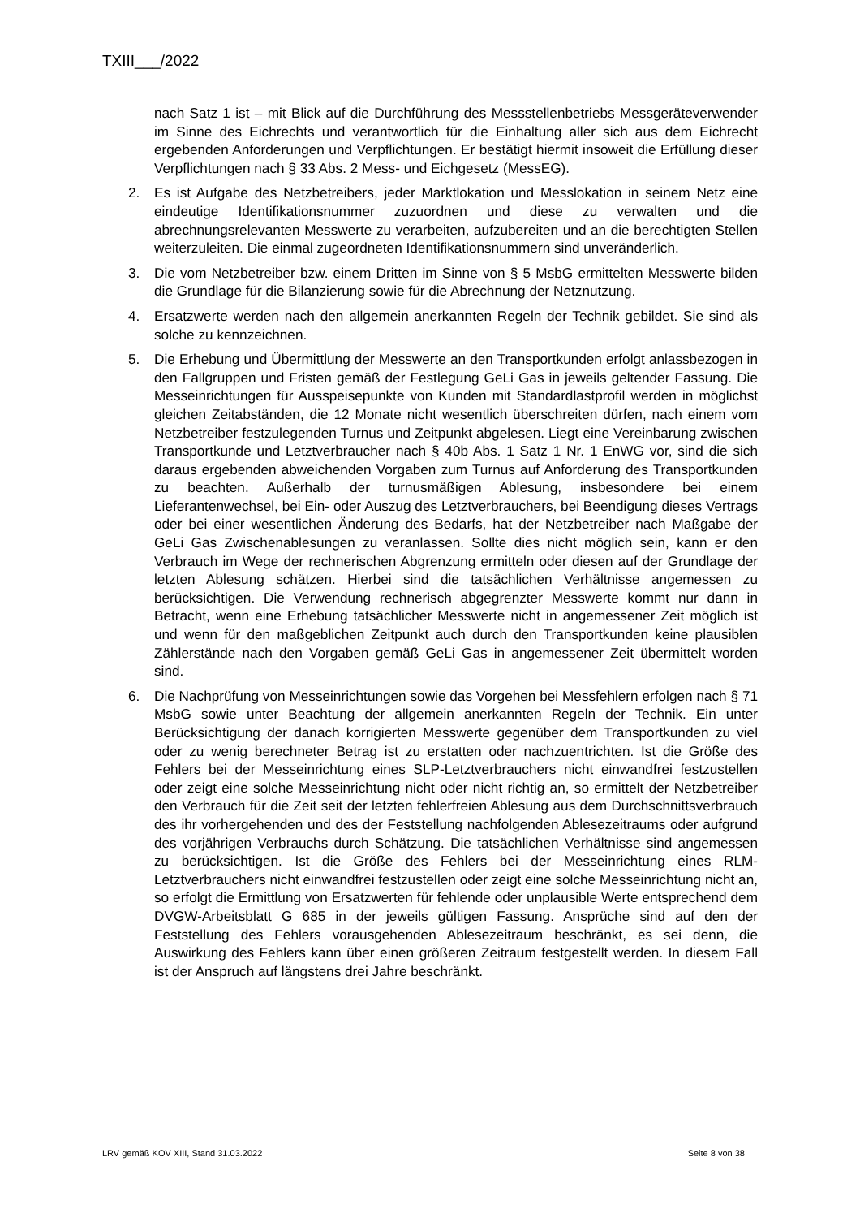TXIII___/2022
nach Satz 1 ist – mit Blick auf die Durchführung des Messstellenbetriebs Messgeräteverwender im Sinne des Eichrechts und verantwortlich für die Einhaltung aller sich aus dem Eichrecht ergebenden Anforderungen und Verpflichtungen. Er bestätigt hiermit insoweit die Erfüllung dieser Verpflichtungen nach § 33 Abs. 2 Mess- und Eichgesetz (MessEG).
2. Es ist Aufgabe des Netzbetreibers, jeder Marktlokation und Messlokation in seinem Netz eine eindeutige Identifikationsnummer zuzuordnen und diese zu verwalten und die abrechnungsrelevanten Messwerte zu verarbeiten, aufzubereiten und an die berechtigten Stellen weiterzuleiten. Die einmal zugeordneten Identifikationsnummern sind unveränderlich.
3. Die vom Netzbetreiber bzw. einem Dritten im Sinne von § 5 MsbG ermittelten Messwerte bilden die Grundlage für die Bilanzierung sowie für die Abrechnung der Netznutzung.
4. Ersatzwerte werden nach den allgemein anerkannten Regeln der Technik gebildet. Sie sind als solche zu kennzeichnen.
5. Die Erhebung und Übermittlung der Messwerte an den Transportkunden erfolgt anlassbezogen in den Fallgruppen und Fristen gemäß der Festlegung GeLi Gas in jeweils geltender Fassung. Die Messeinrichtungen für Ausspeisepunkte von Kunden mit Standardlastprofil werden in möglichst gleichen Zeitabständen, die 12 Monate nicht wesentlich überschreiten dürfen, nach einem vom Netzbetreiber festzulegenden Turnus und Zeitpunkt abgelesen. Liegt eine Vereinbarung zwischen Transportkunde und Letztverbraucher nach § 40b Abs. 1 Satz 1 Nr. 1 EnWG vor, sind die sich daraus ergebenden abweichenden Vorgaben zum Turnus auf Anforderung des Transportkunden zu beachten. Außerhalb der turnusmäßigen Ablesung, insbesondere bei einem Lieferantenwechsel, bei Ein- oder Auszug des Letztverbrauchers, bei Beendigung dieses Vertrags oder bei einer wesentlichen Änderung des Bedarfs, hat der Netzbetreiber nach Maßgabe der GeLi Gas Zwischenablesungen zu veranlassen. Sollte dies nicht möglich sein, kann er den Verbrauch im Wege der rechnerischen Abgrenzung ermitteln oder diesen auf der Grundlage der letzten Ablesung schätzen. Hierbei sind die tatsächlichen Verhältnisse angemessen zu berücksichtigen. Die Verwendung rechnerisch abgegrenzter Messwerte kommt nur dann in Betracht, wenn eine Erhebung tatsächlicher Messwerte nicht in angemessener Zeit möglich ist und wenn für den maßgeblichen Zeitpunkt auch durch den Transportkunden keine plausiblen Zählerstände nach den Vorgaben gemäß GeLi Gas in angemessener Zeit übermittelt worden sind.
6. Die Nachprüfung von Messeinrichtungen sowie das Vorgehen bei Messfehlern erfolgen nach § 71 MsbG sowie unter Beachtung der allgemein anerkannten Regeln der Technik. Ein unter Berücksichtigung der danach korrigierten Messwerte gegenüber dem Transportkunden zu viel oder zu wenig berechneter Betrag ist zu erstatten oder nachzuentrichten. Ist die Größe des Fehlers bei der Messeinrichtung eines SLP-Letztverbrauchers nicht einwandfrei festzustellen oder zeigt eine solche Messeinrichtung nicht oder nicht richtig an, so ermittelt der Netzbetreiber den Verbrauch für die Zeit seit der letzten fehlerfreien Ablesung aus dem Durchschnittsverbrauch des ihr vorhergehenden und des der Feststellung nachfolgenden Ablesezeitraums oder aufgrund des vorjährigen Verbrauchs durch Schätzung. Die tatsächlichen Verhältnisse sind angemessen zu berücksichtigen. Ist die Größe des Fehlers bei der Messeinrichtung eines RLM-Letztverbrauchers nicht einwandfrei festzustellen oder zeigt eine solche Messeinrichtung nicht an, so erfolgt die Ermittlung von Ersatzwerten für fehlende oder unplausible Werte entsprechend dem DVGW-Arbeitsblatt G 685 in der jeweils gültigen Fassung. Ansprüche sind auf den der Feststellung des Fehlers vorausgehenden Ablesezeitraum beschränkt, es sei denn, die Auswirkung des Fehlers kann über einen größeren Zeitraum festgestellt werden. In diesem Fall ist der Anspruch auf längstens drei Jahre beschränkt.
LRV gemäß KOV XIII, Stand 31.03.2022 Seite 8 von 38